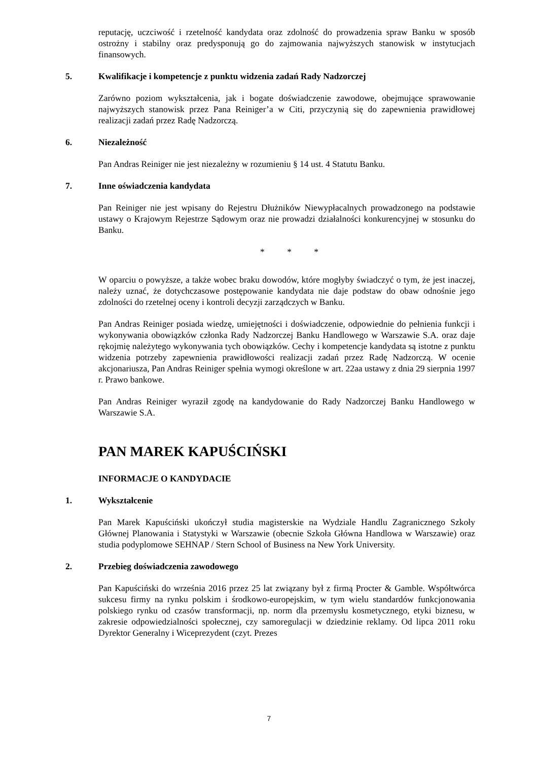reputację, uczciwość i rzetelność kandydata oraz zdolność do prowadzenia spraw Banku w sposób ostrożny i stabilny oraz predysponują go do zajmowania najwyższych stanowisk w instytucjach finansowych.
5. Kwalifikacje i kompetencje z punktu widzenia zadań Rady Nadzorczej
Zarówno poziom wykształcenia, jak i bogate doświadczenie zawodowe, obejmujące sprawowanie najwyższych stanowisk przez Pana Reiniger’a w Citi, przyczynią się do zapewnienia prawidłowej realizacji zadań przez Radę Nadzorczą.
6. Niezależność
Pan Andras Reiniger nie jest niezależny w rozumieniu § 14 ust. 4 Statutu Banku.
7. Inne oświadczenia kandydata
Pan Reiniger nie jest wpisany do Rejestru Dłużników Niewypłacalnych prowadzonego na podstawie ustawy o Krajowym Rejestrze Sądowym oraz nie prowadzi działalności konkurencyjnej w stosunku do Banku.
* * *
W oparciu o powyższe, a także wobec braku dowodów, które mogłyby świadczyć o tym, że jest inaczej, należy uznać, że dotychczasowe postępowanie kandydata nie daje podstaw do obaw odnośnie jego zdolności do rzetelnej oceny i kontroli decyzji zarządczych w Banku.
Pan Andras Reiniger posiada wiedzę, umiejętności i doświadczenie, odpowiednie do pełnienia funkcji i wykonywania obowiązków członka Rady Nadzorczej Banku Handlowego w Warszawie S.A. oraz daje rękojmię należytego wykonywania tych obowiązków. Cechy i kompetencje kandydata są istotne z punktu widzenia potrzeby zapewnienia prawidłowości realizacji zadań przez Radę Nadzorczą. W ocenie akcjonariusza, Pan Andras Reiniger spełnia wymogi określone w art. 22aa ustawy z dnia 29 sierpnia 1997 r. Prawo bankowe.
Pan Andras Reiniger wyraził zgodę na kandydowanie do Rady Nadzorczej Banku Handlowego w Warszawie S.A.
PAN MAREK KAPUŚCIŃSKI
INFORMACJE O KANDYDACIE
1. Wykształcenie
Pan Marek Kapuściński ukończył studia magisterskie na Wydziale Handlu Zagranicznego Szkoły Głównej Planowania i Statystyki w Warszawie (obecnie Szkoła Główna Handlowa w Warszawie) oraz studia podyplomowe SEHNAP / Stern School of Business na New York University.
2. Przebieg doświadczenia zawodowego
Pan Kapuściński do września 2016 przez 25 lat związany był z firmą Procter & Gamble. Współtwórca sukcesu firmy na rynku polskim i środkowo-europejskim, w tym wielu standardów funkcjonowania polskiego rynku od czasów transformacji, np. norm dla przemysłu kosmetycznego, etyki biznesu, w zakresie odpowiedzialności społecznej, czy samoregulacji w dziedzinie reklamy. Od lipca 2011 roku Dyrektor Generalny i Wiceprezydent (czyt. Prezes
7